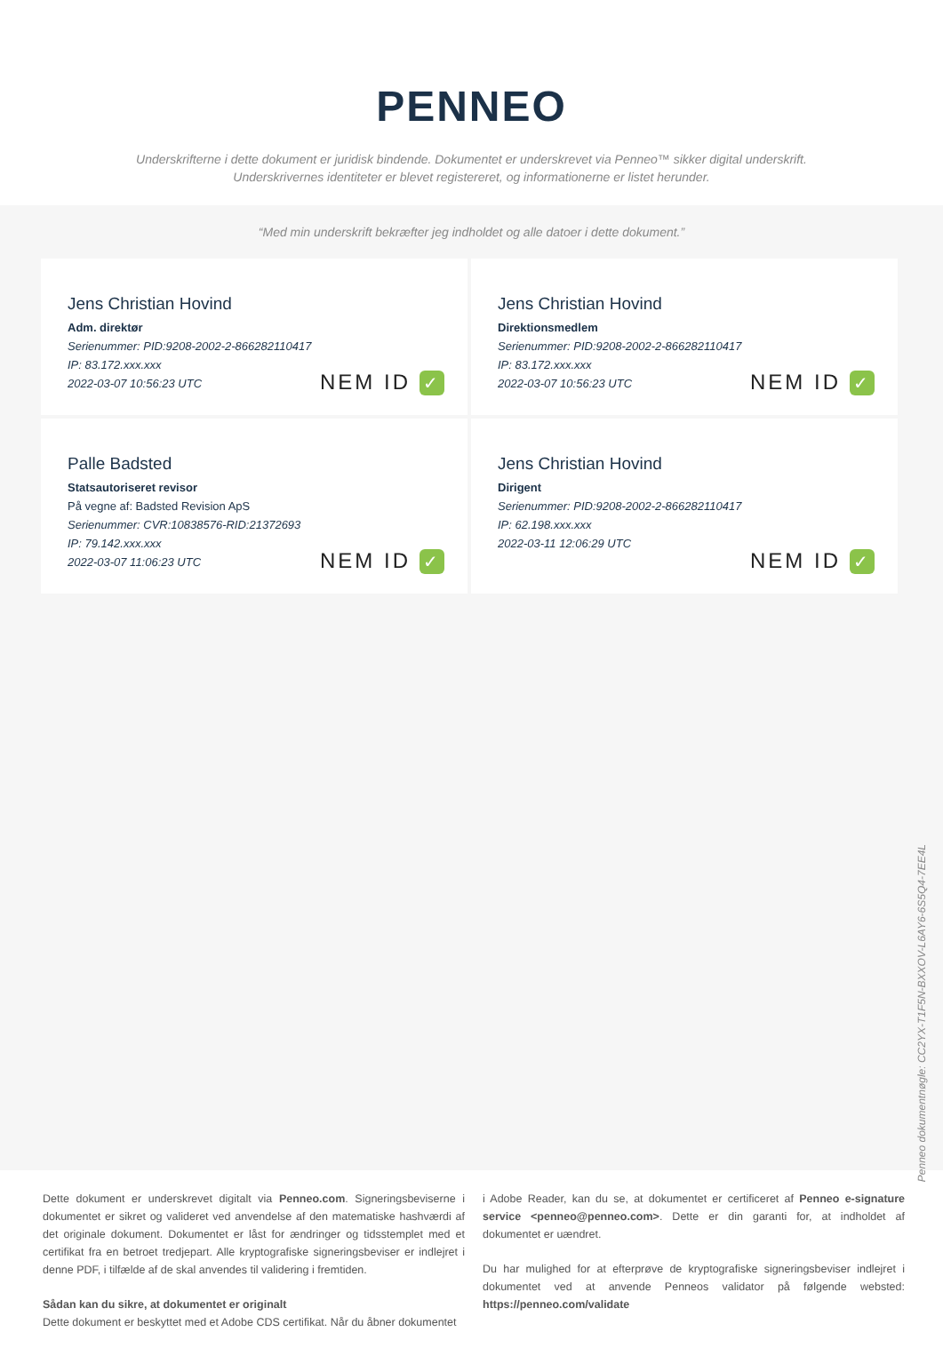PENNEO
Underskrifterne i dette dokument er juridisk bindende. Dokumentet er underskrevet via Penneo™ sikker digital underskrift.
Underskrivernes identiteter er blevet registereret, og informationerne er listet herunder.
“Med min underskrift bekræfter jeg indholdet og alle datoer i dette dokument.”
Jens Christian Hovind
Adm. direktør
Serienummer: PID:9208-2002-2-866282110417
IP: 83.172.xxx.xxx
2022-03-07 10:56:23 UTC
NEM ID ✓
Jens Christian Hovind
Direktionsmedlem
Serienummer: PID:9208-2002-2-866282110417
IP: 83.172.xxx.xxx
2022-03-07 10:56:23 UTC
NEM ID ✓
Palle Badsted
Statsautoriseret revisor
På vegne af: Badsted Revision ApS
Serienummer: CVR:10838576-RID:21372693
IP: 79.142.xxx.xxx
2022-03-07 11:06:23 UTC
NEM ID ✓
Jens Christian Hovind
Dirigent
Serienummer: PID:9208-2002-2-866282110417
IP: 62.198.xxx.xxx
2022-03-11 12:06:29 UTC
NEM ID ✓
Penneo dokumentnøgle: CC2YX-T1F5N-BXXOV-L6AY6-6S5Q4-7EE4L
Dette dokument er underskrevet digitalt via Penneo.com. Signeringsbeviserne i dokumentet er sikret og valideret ved anvendelse af den matematiske hashværdi af det originale dokument. Dokumentet er låst for ændringer og tidsstemplet med et certifikat fra en betroet tredjepart. Alle kryptografiske signeringsbeviser er indlejret i denne PDF, i tilfælde af de skal anvendes til validering i fremtiden.
Sådan kan du sikre, at dokumentet er originalt
Dette dokument er beskyttet med et Adobe CDS certifikat. Når du åbner dokumentet
i Adobe Reader, kan du se, at dokumentet er certificeret af Penneo e-signature service <penneo@penneo.com>. Dette er din garanti for, at indholdet af dokumentet er uændret.
Du har mulighed for at efterprøve de kryptografiske signeringsbeviser indlejret i dokumentet ved at anvende Penneos validator på følgende websted: https://penneo.com/validate